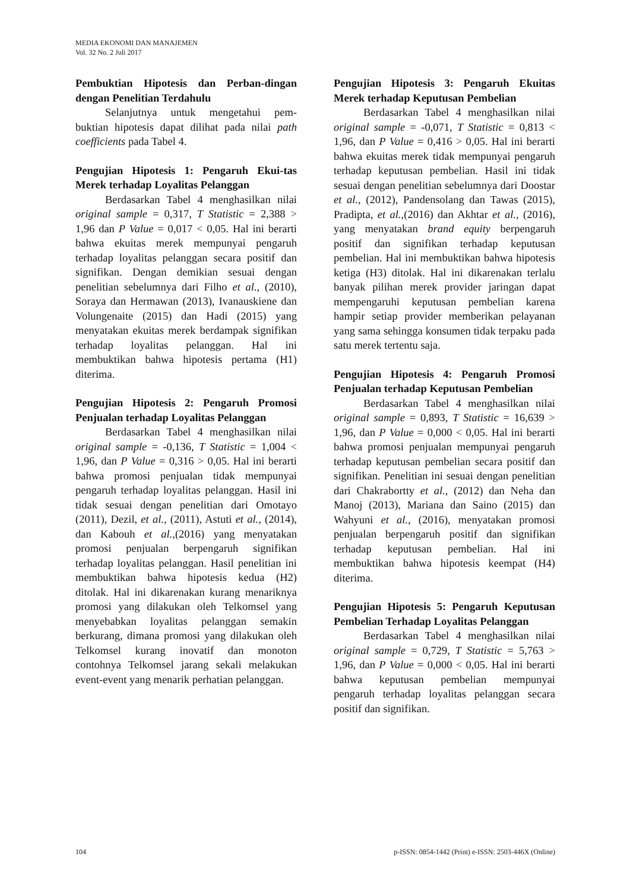MEDIA EKONOMI DAN MANAJEMEN
Vol. 32 No. 2 Juli 2017
Pembuktian Hipotesis dan Perban-dingan dengan Penelitian Terdahulu
Selanjutnya untuk mengetahui pem-buktian hipotesis dapat dilihat pada nilai path coefficients pada Tabel 4.
Pengujian Hipotesis 1: Pengaruh Ekui-tas Merek terhadap Loyalitas Pelanggan
Berdasarkan Tabel 4 menghasilkan nilai original sample = 0,317, T Statistic = 2,388 > 1,96 dan P Value = 0,017 < 0,05. Hal ini berarti bahwa ekuitas merek mempunyai pengaruh terhadap loyalitas pelanggan secara positif dan signifikan. Dengan demikian sesuai dengan penelitian sebelumnya dari Filho et al., (2010), Soraya dan Hermawan (2013), Ivanauskiene dan Volungenaite (2015) dan Hadi (2015) yang menyatakan ekuitas merek berdampak signifikan terhadap loyalitas pelanggan. Hal ini membuktikan bahwa hipotesis pertama (H1) diterima.
Pengujian Hipotesis 2: Pengaruh Promosi Penjualan terhadap Loyalitas Pelanggan
Berdasarkan Tabel 4 menghasilkan nilai original sample = -0,136, T Statistic = 1,004 < 1,96, dan P Value = 0,316 > 0,05. Hal ini berarti bahwa promosi penjualan tidak mempunyai pengaruh terhadap loyalitas pelanggan. Hasil ini tidak sesuai dengan penelitian dari Omotayo (2011), Dezil, et al., (2011), Astuti et al., (2014), dan Kabouh et al.,(2016) yang menyatakan promosi penjualan berpengaruh signifikan terhadap loyalitas pelanggan. Hasil penelitian ini membuktikan bahwa hipotesis kedua (H2) ditolak. Hal ini dikarenakan kurang menariknya promosi yang dilakukan oleh Telkomsel yang menyebabkan loyalitas pelanggan semakin berkurang, dimana promosi yang dilakukan oleh Telkomsel kurang inovatif dan monoton contohnya Telkomsel jarang sekali melakukan event-event yang menarik perhatian pelanggan.
Pengujian Hipotesis 3: Pengaruh Ekuitas Merek terhadap Keputusan Pembelian
Berdasarkan Tabel 4 menghasilkan nilai original sample = -0,071, T Statistic = 0,813 < 1,96, dan P Value = 0,416 > 0,05. Hal ini berarti bahwa ekuitas merek tidak mempunyai pengaruh terhadap keputusan pembelian. Hasil ini tidak sesuai dengan penelitian sebelumnya dari Doostar et al., (2012), Pandensolang dan Tawas (2015), Pradipta, et al.,(2016) dan Akhtar et al., (2016), yang menyatakan brand equity berpengaruh positif dan signifikan terhadap keputusan pembelian. Hal ini membuktikan bahwa hipotesis ketiga (H3) ditolak. Hal ini dikarenakan terlalu banyak pilihan merek provider jaringan dapat mempengaruhi keputusan pembelian karena hampir setiap provider memberikan pelayanan yang sama sehingga konsumen tidak terpaku pada satu merek tertentu saja.
Pengujian Hipotesis 4: Pengaruh Promosi Penjualan terhadap Keputusan Pembelian
Berdasarkan Tabel 4 menghasilkan nilai original sample = 0,893, T Statistic = 16,639 > 1,96, dan P Value = 0,000 < 0,05. Hal ini berarti bahwa promosi penjualan mempunyai pengaruh terhadap keputusan pembelian secara positif dan signifikan. Penelitian ini sesuai dengan penelitian dari Chakrabortty et al., (2012) dan Neha dan Manoj (2013), Mariana dan Saino (2015) dan Wahyuni et al., (2016), menyatakan promosi penjualan berpengaruh positif dan signifikan terhadap keputusan pembelian. Hal ini membuktikan bahwa hipotesis keempat (H4) diterima.
Pengujian Hipotesis 5: Pengaruh Keputusan Pembelian Terhadap Loyalitas Pelanggan
Berdasarkan Tabel 4 menghasilkan nilai original sample = 0,729, T Statistic = 5,763 > 1,96, dan P Value = 0,000 < 0,05. Hal ini berarti bahwa keputusan pembelian mempunyai pengaruh terhadap loyalitas pelanggan secara positif dan signifikan.
104 p-ISSN: 0854-1442 (Print) e-ISSN: 2503-446X (Online)